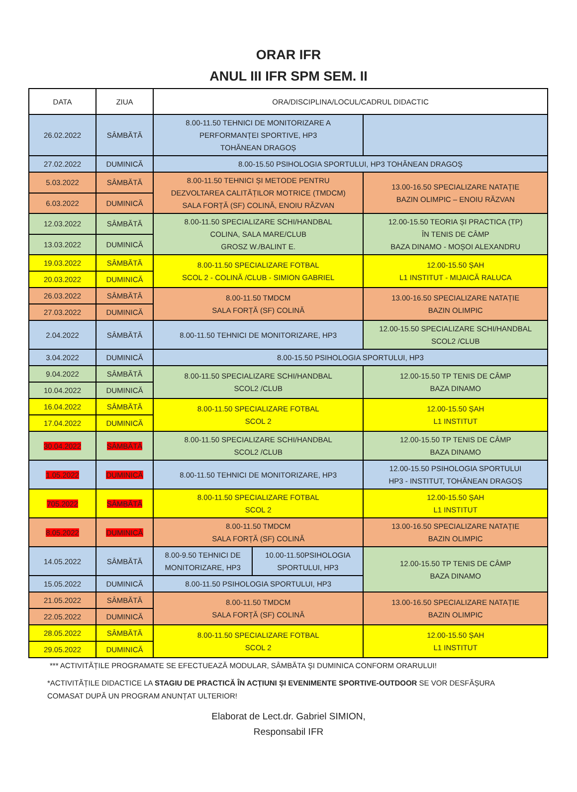ORAR IFR
ANUL III IFR SPM SEM. II
| DATA | ZIUA | ORA/DISCIPLINA/LOCUL/CADRUL DIDACTIC | | |
| 26.02.2022 | SÂMBĂTĂ | 8.00-11.50 TEHNICI DE MONITORIZARE A PERFORMANȚEI SPORTIVE, HP3 TOHĂNEAN DRAGOȘ | | |
| 27.02.2022 | DUMINICĂ | 8.00-15.50 PSIHOLOGIA SPORTULUI, HP3 TOHĂNEAN DRAGOȘ | | |
| 5.03.2022 | SÂMBĂTĂ | 8.00-11.50 TEHNICI ȘI METODE PENTRU DEZVOLTAREA CALITĂȚILOR MOTRICE (TMDCM) SALA FORȚĂ (SF) COLINĂ, ENOIU RĂZVAN | | 13.00-16.50 SPECIALIZARE NATAȚIE BAZIN OLIMPIC – ENOIU RĂZVAN |
| 6.03.2022 | DUMINICĂ | | | |
| 12.03.2022 | SÂMBĂTĂ | 8.00-11.50 SPECIALIZARE SCHI/HANDBAL COLINA, SALA MARE/CLUB GROSZ W./BALINT E. | | 12.00-15.50 TEORIA ȘI PRACTICA (TP) ÎN TENIS DE CÂMP BAZA DINAMO - MOȘOI ALEXANDRU |
| 13.03.2022 | DUMINICĂ | | | |
| 19.03.2022 | SÂMBĂTĂ | 8.00-11.50 SPECIALIZARE FOTBAL SCOL 2 - COLINĂ /CLUB - SIMION GABRIEL | | 12.00-15.50 ȘAH L1 INSTITUT - MIJAICĂ RALUCA |
| 20.03.2022 | DUMINICĂ | | | |
| 26.03.2022 | SÂMBĂTĂ | 8.00-11.50 TMDCM SALA FORȚĂ (SF) COLINĂ | | 13.00-16.50 SPECIALIZARE NATAȚIE BAZIN OLIMPIC |
| 27.03.2022 | DUMINICĂ | | | |
| 2.04.2022 | SÂMBĂTĂ | 8.00-11.50 TEHNICI DE MONITORIZARE, HP3 | | 12.00-15.50 SPECIALIZARE SCHI/HANDBAL SCOL2 /CLUB |
| 3.04.2022 | DUMINICĂ | 8.00-15.50 PSIHOLOGIA SPORTULUI, HP3 | | |
| 9.04.2022 | SÂMBĂTĂ | 8.00-11.50 SPECIALIZARE SCHI/HANDBAL SCOL2 /CLUB | | 12.00-15.50 TP TENIS DE CÂMP BAZA DINAMO |
| 10.04.2022 | DUMINICĂ | | | |
| 16.04.2022 | SÂMBĂTĂ | 8.00-11.50 SPECIALIZARE FOTBAL SCOL 2 | | 12.00-15.50 ȘAH L1 INSTITUT |
| 17.04.2022 | DUMINICĂ | | | |
| 30.04.2022 | SÂMBĂTĂ | 8.00-11.50 SPECIALIZARE SCHI/HANDBAL SCOL2 /CLUB | | 12.00-15.50 TP TENIS DE CÂMP BAZA DINAMO |
| 1.05.2022 | DUMINICĂ | 8.00-11.50 TEHNICI DE MONITORIZARE, HP3 | | 12.00-15.50 PSIHOLOGIA SPORTULUI HP3 - INSTITUT, TOHĂNEAN DRAGOȘ |
| 705.2022 | SÂMBĂTĂ | 8.00-11.50 SPECIALIZARE FOTBAL SCOL 2 | | 12.00-15.50 ȘAH L1 INSTITUT |
| 8.05.2022 | DUMINICĂ | 8.00-11.50 TMDCM SALA FORȚĂ (SF) COLINĂ | | 13.00-16.50 SPECIALIZARE NATAȚIE BAZIN OLIMPIC |
| 14.05.2022 | SÂMBĂTĂ | 8.00-9.50 TEHNICI DE MONITORIZARE, HP3 | 10.00-11.50PSIHOLOGIA SPORTULUI, HP3 | 12.00-15.50 TP TENIS DE CÂMP BAZA DINAMO |
| 15.05.2022 | DUMINICĂ | 8.00-11.50 PSIHOLOGIA SPORTULUI, HP3 | | |
| 21.05.2022 | SÂMBĂTĂ | 8.00-11.50 TMDCM SALA FORȚĂ (SF) COLINĂ | | 13.00-16.50 SPECIALIZARE NATAȚIE BAZIN OLIMPIC |
| 22.05.2022 | DUMINICĂ | | | |
| 28.05.2022 | SÂMBĂTĂ | 8.00-11.50 SPECIALIZARE FOTBAL SCOL 2 | | 12.00-15.50 ȘAH L1 INSTITUT |
| 29.05.2022 | DUMINICĂ | | | |
*** ACTIVITĂȚILE PROGRAMATE SE EFECTUEAZĂ MODULAR, SÂMBĂTA ŞI DUMINICA CONFORM ORARULUI!
*ACTIVITĂȚILE DIDACTICE LA STAGIU DE PRACTICĂ ÎN ACȚIUNI ȘI EVENIMENTE SPORTIVE-OUTDOOR SE VOR DESFĂȘURA COMASAT DUPĂ UN PROGRAM ANUNȚAT ULTERIOR!
Elaborat de Lect.dr. Gabriel SIMION,
Responsabil IFR